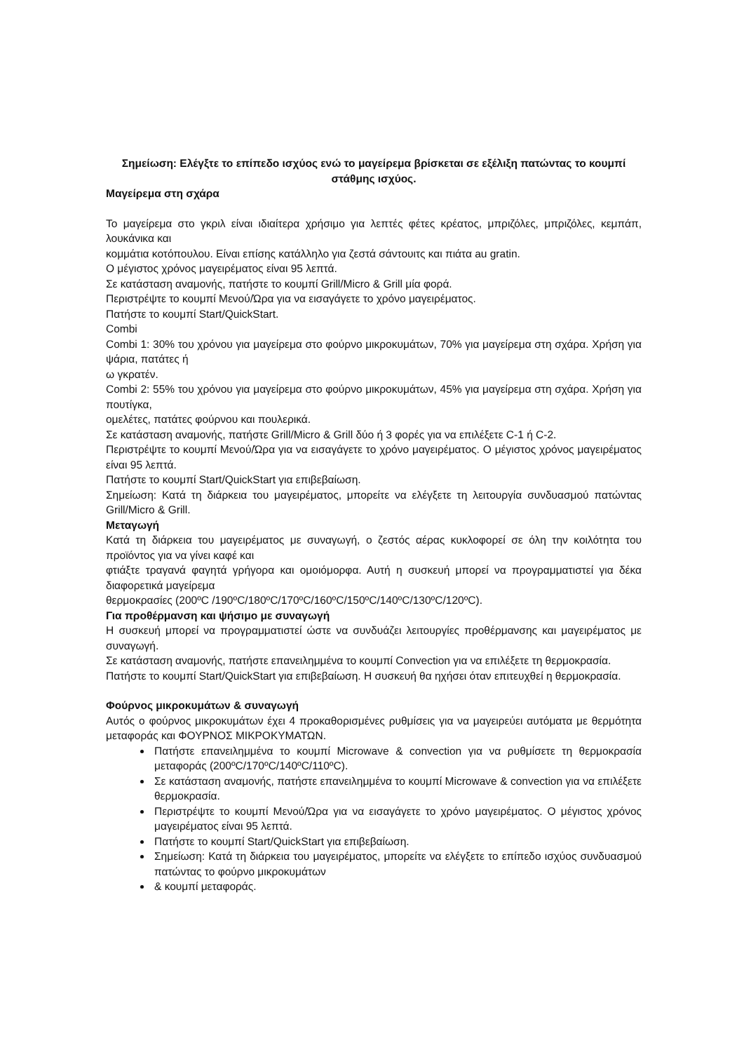Σημείωση: Ελέγξτε το επίπεδο ισχύος ενώ το μαγείρεμα βρίσκεται σε εξέλιξη πατώντας το κουμπί στάθμης ισχύος.
Μαγείρεμα στη σχάρα
Το μαγείρεμα στο γκριλ είναι ιδιαίτερα χρήσιμο για λεπτές φέτες κρέατος, μπριζόλες, μπριζόλες, κεμπάπ, λουκάνικα και
κομμάτια κοτόπουλου. Είναι επίσης κατάλληλο για ζεστά σάντουιτς και πιάτα au gratin.
Ο μέγιστος χρόνος μαγειρέματος είναι 95 λεπτά.
Σε κατάσταση αναμονής, πατήστε το κουμπί Grill/Micro & Grill μία φορά.
Περιστρέψτε το κουμπί Μενού/Ώρα για να εισαγάγετε το χρόνο μαγειρέματος.
Πατήστε το κουμπί Start/QuickStart.
Combi
Combi 1: 30% του χρόνου για μαγείρεμα στο φούρνο μικροκυμάτων, 70% για μαγείρεμα στη σχάρα. Χρήση για ψάρια, πατάτες ή
ω γκρατέν.
Combi 2: 55% του χρόνου για μαγείρεμα στο φούρνο μικροκυμάτων, 45% για μαγείρεμα στη σχάρα. Χρήση για πουτίγκα,
ομελέτες, πατάτες φούρνου και πουλερικά.
Σε κατάσταση αναμονής, πατήστε Grill/Micro & Grill δύο ή 3 φορές για να επιλέξετε C-1 ή C-2.
Περιστρέψτε το κουμπί Μενού/Ώρα για να εισαγάγετε το χρόνο μαγειρέματος. Ο μέγιστος χρόνος μαγειρέματος είναι 95 λεπτά.
Πατήστε το κουμπί Start/QuickStart για επιβεβαίωση.
Σημείωση: Κατά τη διάρκεια του μαγειρέματος, μπορείτε να ελέγξετε τη λειτουργία συνδυασμού πατώντας Grill/Micro & Grill.
Μεταγωγή
Κατά τη διάρκεια του μαγειρέματος με συναγωγή, ο ζεστός αέρας κυκλοφορεί σε όλη την κοιλότητα του προϊόντος για να γίνει καφέ και
φτιάξτε τραγανά φαγητά γρήγορα και ομοιόμορφα. Αυτή η συσκευή μπορεί να προγραμματιστεί για δέκα διαφορετικά μαγείρεμα
θερμοκρασίες (200ºC /190ºC/180ºC/170ºC/160ºC/150ºC/140ºC/130ºC/120ºC).
Για προθέρμανση και ψήσιμο με συναγωγή
Η συσκευή μπορεί να προγραμματιστεί ώστε να συνδυάζει λειτουργίες προθέρμανσης και μαγειρέματος με συναγωγή.
Σε κατάσταση αναμονής, πατήστε επανειλημμένα το κουμπί Convection για να επιλέξετε τη θερμοκρασία.
Πατήστε το κουμπί Start/QuickStart για επιβεβαίωση. Η συσκευή θα ηχήσει όταν επιτευχθεί η θερμοκρασία.
Φούρνος μικροκυμάτων & συναγωγή
Αυτός ο φούρνος μικροκυμάτων έχει 4 προκαθορισμένες ρυθμίσεις για να μαγειρεύει αυτόματα με θερμότητα μεταφοράς και ΦΟΥΡΝΟΣ ΜΙΚΡΟΚΥΜΑΤΩΝ.
Πατήστε επανειλημμένα το κουμπί Microwave & convection για να ρυθμίσετε τη θερμοκρασία μεταφοράς (200ºC/170ºC/140ºC/110ºC).
Σε κατάσταση αναμονής, πατήστε επανειλημμένα το κουμπί Microwave & convection για να επιλέξετε θερμοκρασία.
Περιστρέψτε το κουμπί Μενού/Ώρα για να εισαγάγετε το χρόνο μαγειρέματος. Ο μέγιστος χρόνος μαγειρέματος είναι 95 λεπτά.
Πατήστε το κουμπί Start/QuickStart για επιβεβαίωση.
Σημείωση: Κατά τη διάρκεια του μαγειρέματος, μπορείτε να ελέγξετε το επίπεδο ισχύος συνδυασμού πατώντας το φούρνο μικροκυμάτων
& κουμπί μεταφοράς.